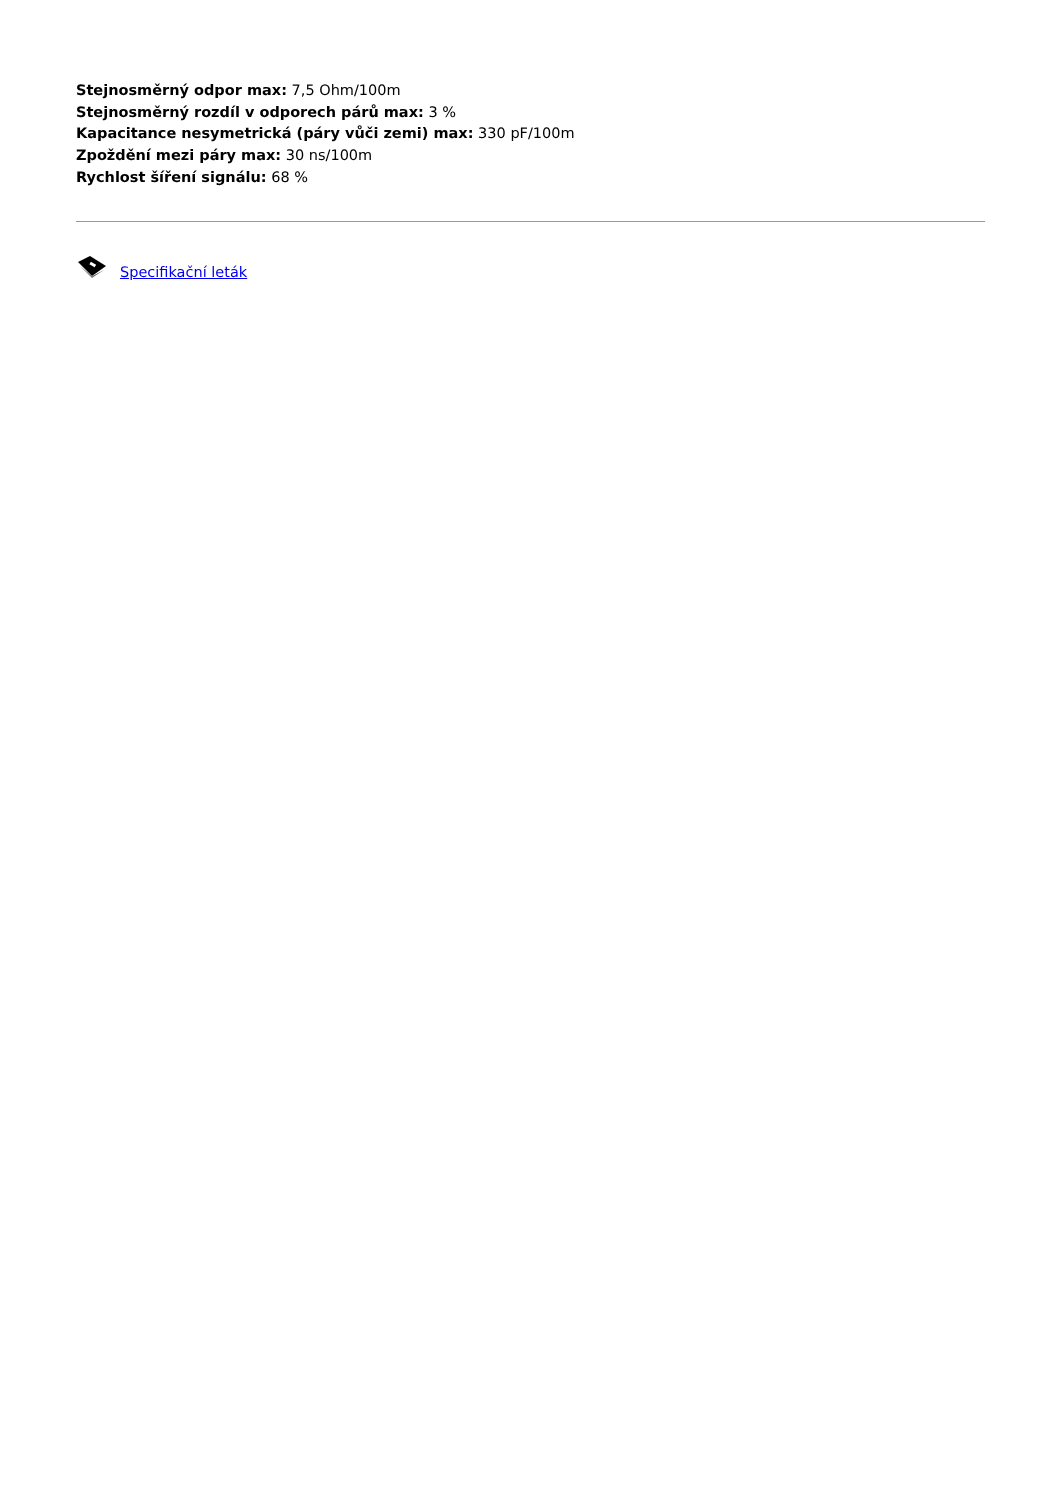Stejnosměrný odpor max: 7,5 Ohm/100m
Stejnosměrný rozdíl v odporech párů max: 3 %
Kapacitance nesymetrická (páry vůči zemi) max: 330 pF/100m
Zpoždění mezi páry max: 30 ns/100m
Rychlost šíření signálu: 68 %
Specifikační leták